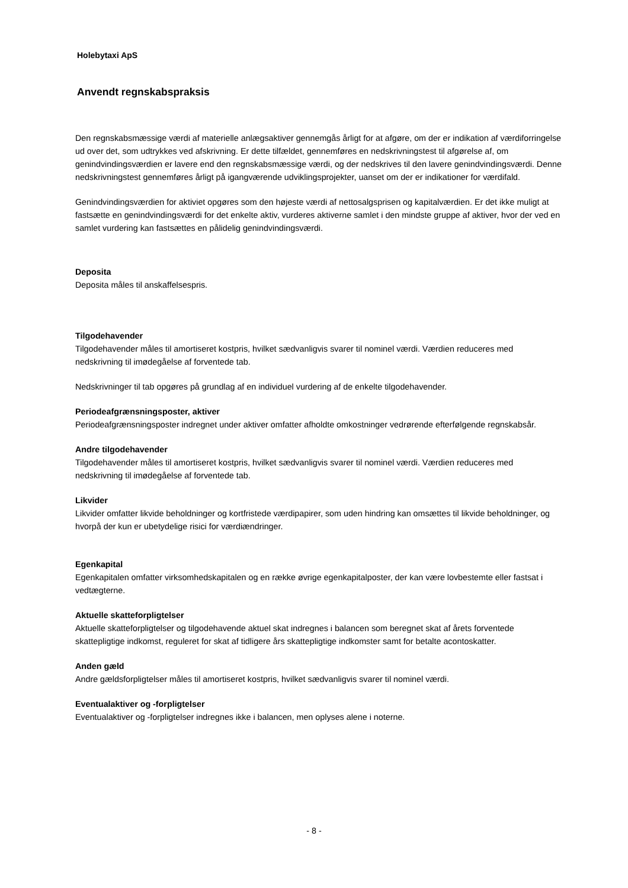Holebytaxi ApS
Anvendt regnskabspraksis
Den regnskabsmæssige værdi af materielle anlægsaktiver gennemgås årligt for at afgøre, om der er indikation af værdiforringelse ud over det, som udtrykkes ved afskrivning. Er dette tilfældet, gennemføres en nedskrivningstest til afgørelse af, om genindvindingsværdien er lavere end den regnskabsmæssige værdi, og der nedskrives til den lavere genindvindingsværdi. Denne nedskrivningstest gennemføres årligt på igangværende udviklingsprojekter, uanset om der er indikationer for værdifald.
Genindvindingsværdien for aktiviet opgøres som den højeste værdi af nettosalgsprisen og kapitalværdien. Er det ikke muligt at fastsætte en genindvindingsværdi for det enkelte aktiv, vurderes aktiverne samlet i den mindste gruppe af aktiver, hvor der ved en samlet vurdering kan fastsættes en pålidelig genindvindingsværdi.
Deposita
Deposita måles til anskaffelsespris.
Tilgodehavender
Tilgodehavender måles til amortiseret kostpris, hvilket sædvanligvis svarer til nominel værdi. Værdien reduceres med nedskrivning til imødegåelse af forventede tab.
Nedskrivninger til tab opgøres på grundlag af en individuel vurdering af de enkelte tilgodehavender.
Periodeafgrænsningsposter, aktiver
Periodeafgrænsningsposter indregnet under aktiver omfatter afholdte omkostninger vedrørende efterfølgende regnskabsår.
Andre tilgodehavender
Tilgodehavender måles til amortiseret kostpris, hvilket sædvanligvis svarer til nominel værdi. Værdien reduceres med nedskrivning til imødegåelse af forventede tab.
Likvider
Likvider omfatter likvide beholdninger og kortfristede værdipapirer, som uden hindring kan omsættes til likvide beholdninger, og hvorpå der kun er ubetydelige risici for værdiændringer.
Egenkapital
Egenkapitalen omfatter virksomhedskapitalen og en række øvrige egenkapitalposter, der kan være lovbestemte eller fastsat i vedtægterne.
Aktuelle skatteforpligtelser
Aktuelle skatteforpligtelser og tilgodehavende aktuel skat indregnes i balancen som beregnet skat af årets forventede skattepligtige indkomst, reguleret for skat af tidligere års skattepligtige indkomster samt for betalte acontoskatter.
Anden gæld
Andre gældsforpligtelser måles til amortiseret kostpris, hvilket sædvanligvis svarer til nominel værdi.
Eventualaktiver og -forpligtelser
Eventualaktiver og -forpligtelser indregnes ikke i balancen, men oplyses alene i noterne.
- 8 -